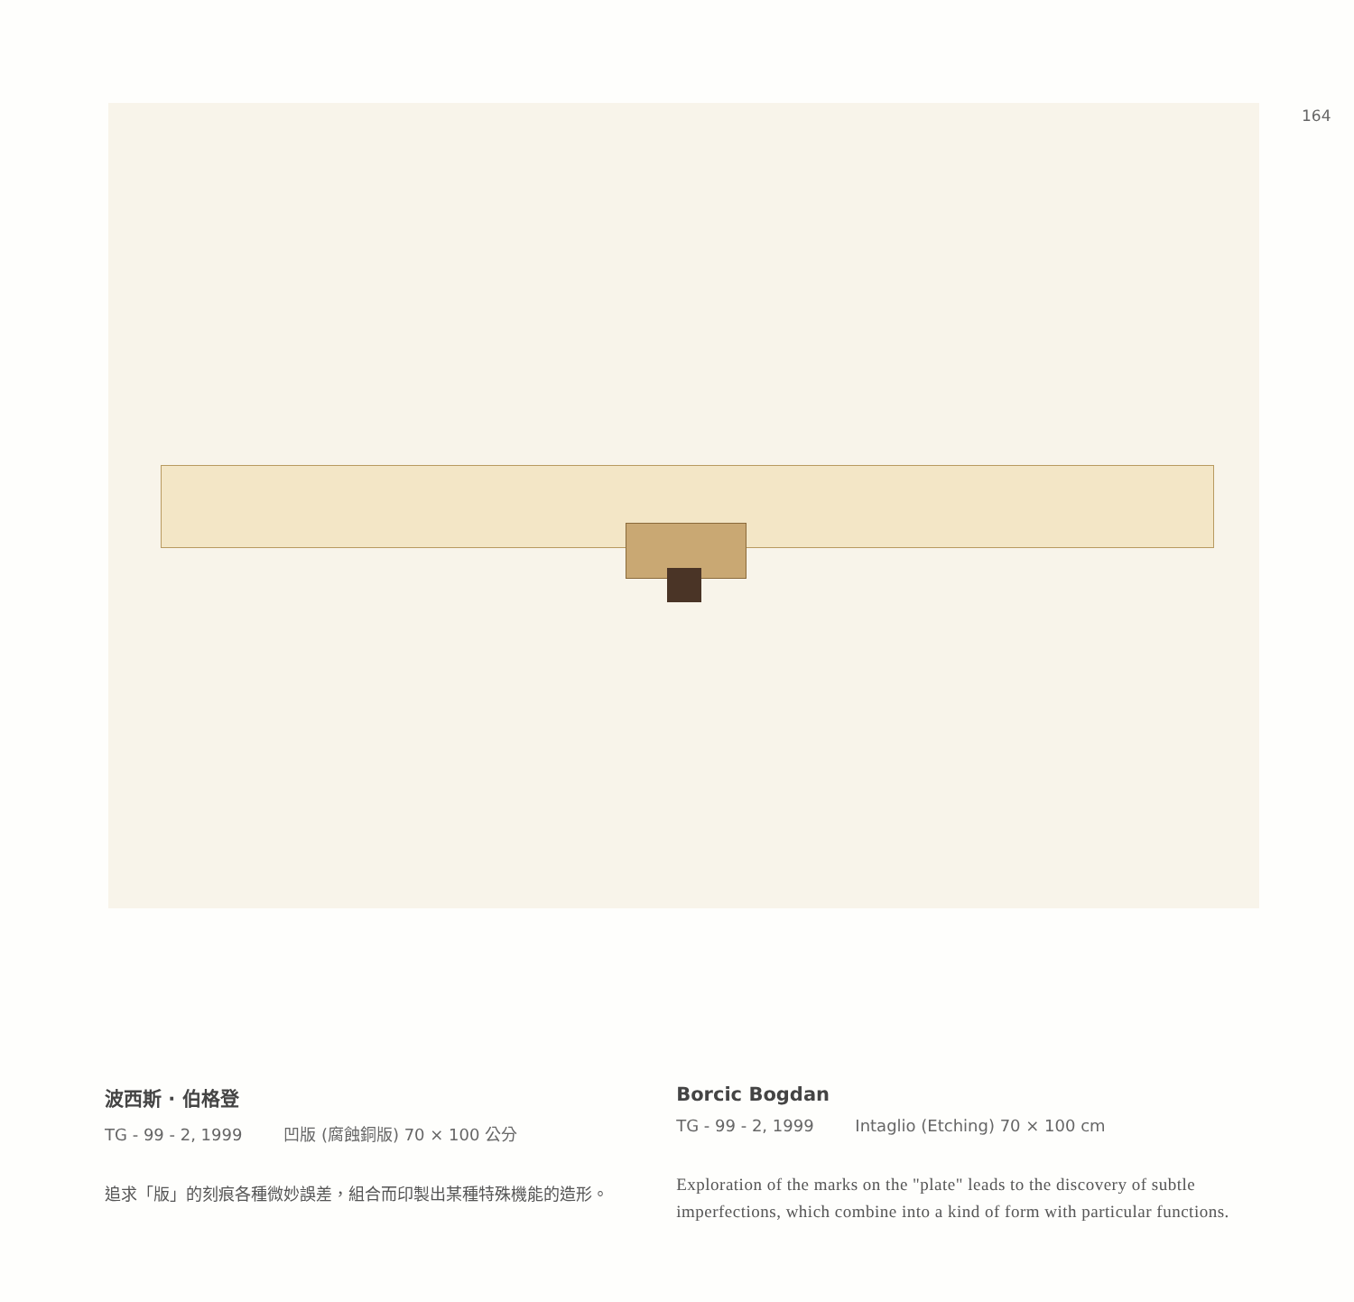164
波西斯 · 伯格登
TG - 99 - 2, 1999 凹版 (腐蝕銅版) 70 × 100 公分
追求「版」的刻痕各種微妙誤差，組合而印製出某種特殊機能的造形。
Borcic Bogdan
TG - 99 - 2, 1999 Intaglio (Etching) 70 × 100 cm
Exploration of the marks on the "plate" leads to the discovery of subtle imperfections, which combine into a kind of form with particular functions.